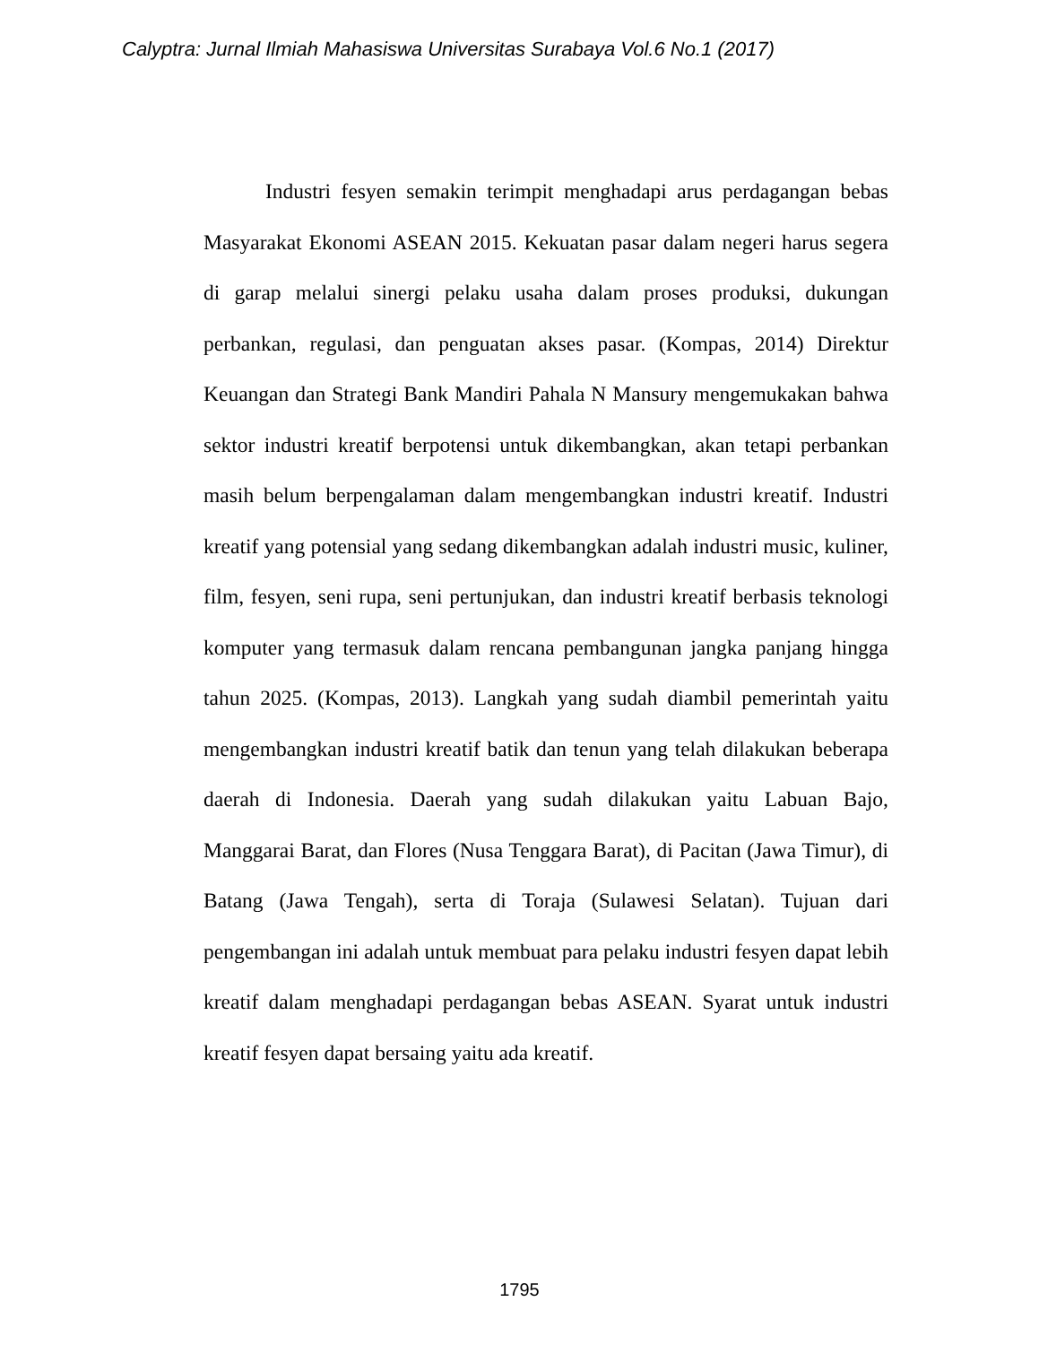Calyptra: Jurnal Ilmiah Mahasiswa Universitas Surabaya Vol.6 No.1 (2017)
Industri fesyen semakin terimpit menghadapi arus perdagangan bebas Masyarakat Ekonomi ASEAN 2015. Kekuatan pasar dalam negeri harus segera di garap melalui sinergi pelaku usaha dalam proses produksi, dukungan perbankan, regulasi, dan penguatan akses pasar. (Kompas, 2014) Direktur Keuangan dan Strategi Bank Mandiri Pahala N Mansury mengemukakan bahwa sektor industri kreatif berpotensi untuk dikembangkan, akan tetapi perbankan masih belum berpengalaman dalam mengembangkan industri kreatif. Industri kreatif yang potensial yang sedang dikembangkan adalah industri music, kuliner, film, fesyen, seni rupa, seni pertunjukan, dan industri kreatif berbasis teknologi komputer yang termasuk dalam rencana pembangunan jangka panjang hingga tahun 2025. (Kompas, 2013). Langkah yang sudah diambil pemerintah yaitu mengembangkan industri kreatif batik dan tenun yang telah dilakukan beberapa daerah di Indonesia. Daerah yang sudah dilakukan yaitu Labuan Bajo, Manggarai Barat, dan Flores (Nusa Tenggara Barat), di Pacitan (Jawa Timur), di Batang (Jawa Tengah), serta di Toraja (Sulawesi Selatan). Tujuan dari pengembangan ini adalah untuk membuat para pelaku industri fesyen dapat lebih kreatif dalam menghadapi perdagangan bebas ASEAN. Syarat untuk industri kreatif fesyen dapat bersaing yaitu ada kreatif.
1795